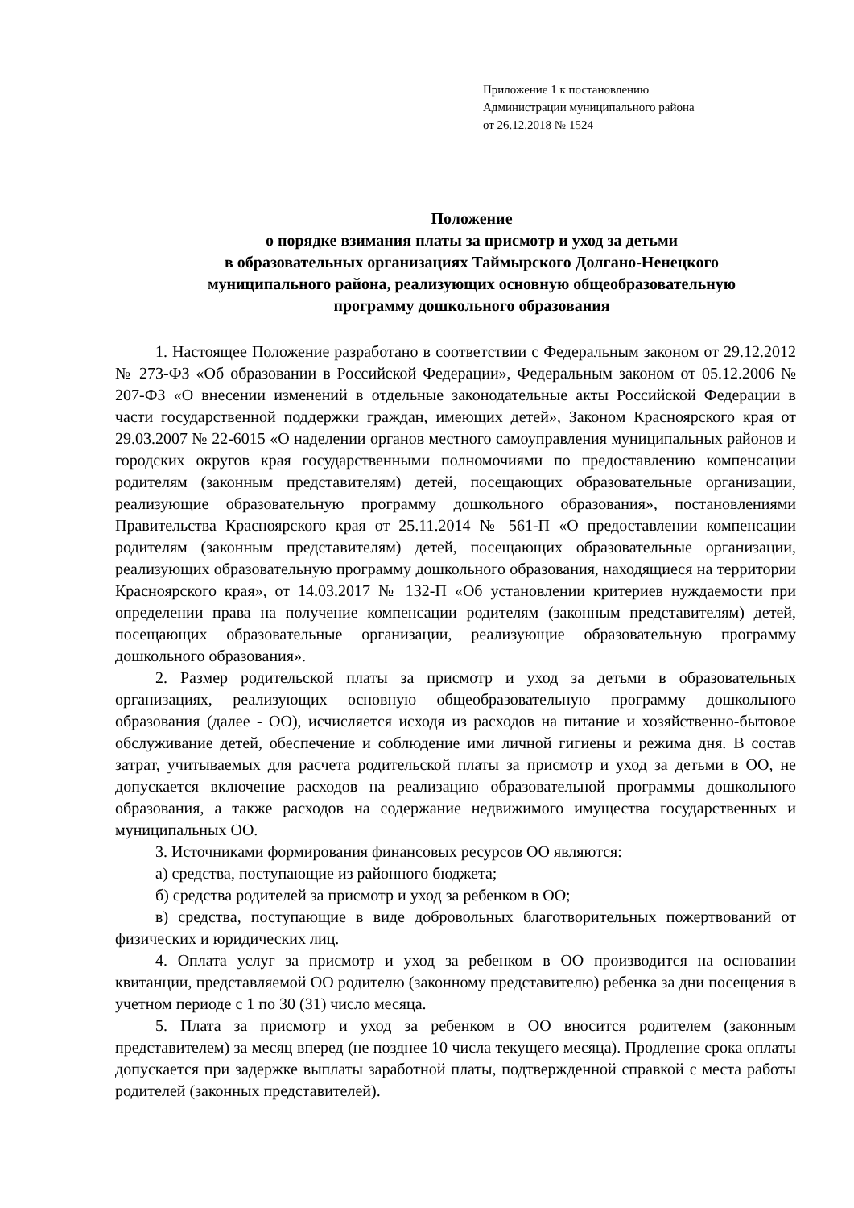Приложение 1 к постановлению
Администрации муниципального района
от 26.12.2018 № 1524
Положение
о порядке взимания платы за присмотр и уход за детьми
в образовательных организациях Таймырского Долгано-Ненецкого
муниципального района, реализующих основную общеобразовательную
программу дошкольного образования
1. Настоящее Положение разработано в соответствии с Федеральным законом от 29.12.2012 № 273-ФЗ «Об образовании в Российской Федерации», Федеральным законом от 05.12.2006 № 207-ФЗ «О внесении изменений в отдельные законодательные акты Российской Федерации в части государственной поддержки граждан, имеющих детей», Законом Красноярского края от 29.03.2007 № 22-6015 «О наделении органов местного самоуправления муниципальных районов и городских округов края государственными полномочиями по предоставлению компенсации родителям (законным представителям) детей, посещающих образовательные организации, реализующие образовательную программу дошкольного образования», постановлениями Правительства Красноярского края от 25.11.2014 № 561-П «О предоставлении компенсации родителям (законным представителям) детей, посещающих образовательные организации, реализующих образовательную программу дошкольного образования, находящиеся на территории Красноярского края», от 14.03.2017 № 132-П «Об установлении критериев нуждаемости при определении права на получение компенсации родителям (законным представителям) детей, посещающих образовательные организации, реализующие образовательную программу дошкольного образования».
2. Размер родительской платы за присмотр и уход за детьми в образовательных организациях, реализующих основную общеобразовательную программу дошкольного образования (далее - ОО), исчисляется исходя из расходов на питание и хозяйственно-бытовое обслуживание детей, обеспечение и соблюдение ими личной гигиены и режима дня. В состав затрат, учитываемых для расчета родительской платы за присмотр и уход за детьми в ОО, не допускается включение расходов на реализацию образовательной программы дошкольного образования, а также расходов на содержание недвижимого имущества государственных и муниципальных ОО.
3. Источниками формирования финансовых ресурсов ОО являются:
а) средства, поступающие из районного бюджета;
б) средства родителей за присмотр и уход за ребенком в ОО;
в) средства, поступающие в виде добровольных благотворительных пожертвований от физических и юридических лиц.
4. Оплата услуг за присмотр и уход за ребенком в ОО производится на основании квитанции, представляемой ОО родителю (законному представителю) ребенка за дни посещения в учетном периоде с 1 по 30 (31) число месяца.
5. Плата за присмотр и уход за ребенком в ОО вносится родителем (законным представителем) за месяц вперед (не позднее 10 числа текущего месяца). Продление срока оплаты допускается при задержке выплаты заработной платы, подтвержденной справкой с места работы родителей (законных представителей).